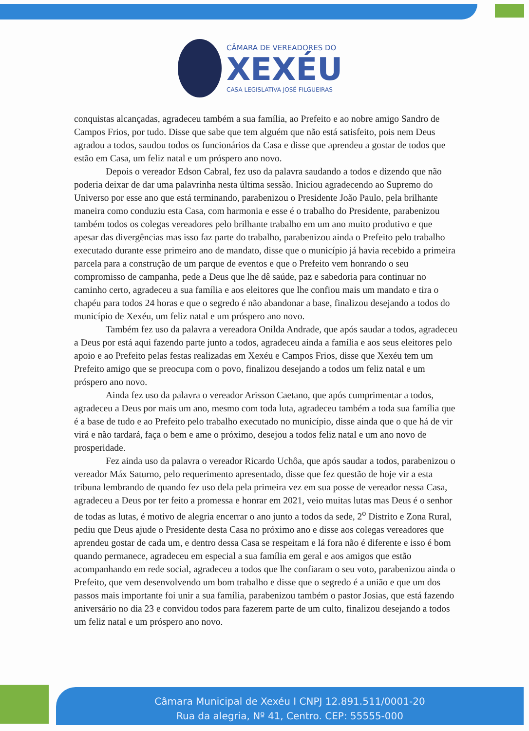CÂMARA DE VEREADORES DO
XEXÉU
CASA LEGISLATIVA JOSÉ FILGUEIRAS
conquistas alcançadas, agradeceu também a sua família, ao Prefeito e ao nobre amigo Sandro de Campos Frios, por tudo. Disse que sabe que tem alguém que não está satisfeito, pois nem Deus agradou a todos, saudou todos os funcionários da Casa e disse que aprendeu a gostar de todos que estão em Casa, um feliz natal e um próspero ano novo.
Depois o vereador Edson Cabral, fez uso da palavra saudando a todos e dizendo que não poderia deixar de dar uma palavrinha nesta última sessão. Iniciou agradecendo ao Supremo do Universo por esse ano que está terminando, parabenizou o Presidente João Paulo, pela brilhante maneira como conduziu esta Casa, com harmonia e esse é o trabalho do Presidente, parabenizou também todos os colegas vereadores pelo brilhante trabalho em um ano muito produtivo e que apesar das divergências mas isso faz parte do trabalho, parabenizou ainda o Prefeito pelo trabalho executado durante esse primeiro ano de mandato, disse que o município já havia recebido a primeira parcela para a construção de um parque de eventos e que o Prefeito vem honrando o seu compromisso de campanha, pede a Deus que lhe dê saúde, paz e sabedoria para continuar no caminho certo, agradeceu a sua família e aos eleitores que lhe confiou mais um mandato e tira o chapéu para todos 24 horas e que o segredo é não abandonar a base, finalizou desejando a todos do município de Xexéu, um feliz natal e um próspero ano novo.
Também fez uso da palavra a vereadora Onilda Andrade, que após saudar a todos, agradeceu a Deus por está aqui fazendo parte junto a todos, agradeceu ainda a família e aos seus eleitores pelo apoio e ao Prefeito pelas festas realizadas em Xexéu e Campos Frios, disse que Xexéu tem um Prefeito amigo que se preocupa com o povo, finalizou desejando a todos um feliz natal e um próspero ano novo.
Ainda fez uso da palavra o vereador Arisson Caetano, que após cumprimentar a todos, agradeceu a Deus por mais um ano, mesmo com toda luta, agradeceu também a toda sua família que é a base de tudo e ao Prefeito pelo trabalho executado no município, disse ainda que o que há de vir virá e não tardará, faça o bem e ame o próximo, desejou a todos feliz natal e um ano novo de prosperidade.
Fez ainda uso da palavra o vereador Ricardo Uchôa, que após saudar a todos, parabenizou o vereador Máx Saturno, pelo requerimento apresentado, disse que fez questão de hoje vir a esta tribuna lembrando de quando fez uso dela pela primeira vez em sua posse de vereador nessa Casa, agradeceu a Deus por ter feito a promessa e honrar em 2021, veio muitas lutas mas Deus é o senhor de todas as lutas, é motivo de alegria encerrar o ano junto a todos da sede, 2<sup>o</sup> Distrito e Zona Rural, pediu que Deus ajude o Presidente desta Casa no próximo ano e disse aos colegas vereadores que aprendeu gostar de cada um, e dentro dessa Casa se respeitam e lá fora não é diferente e isso é bom quando permanece, agradeceu em especial a sua família em geral e aos amigos que estão acompanhando em rede social, agradeceu a todos que lhe confiaram o seu voto, parabenizou ainda o Prefeito, que vem desenvolvendo um bom trabalho e disse que o segredo é a união e que um dos passos mais importante foi unir a sua família, parabenizou também o pastor Josias, que está fazendo aniversário no dia 23 e convidou todos para fazerem parte de um culto, finalizou desejando a todos um feliz natal e um próspero ano novo.
Câmara Municipal de Xexéu I CNPJ 12.891.511/0001-20
Rua da alegria, Nº 41, Centro. CEP: 55555-000